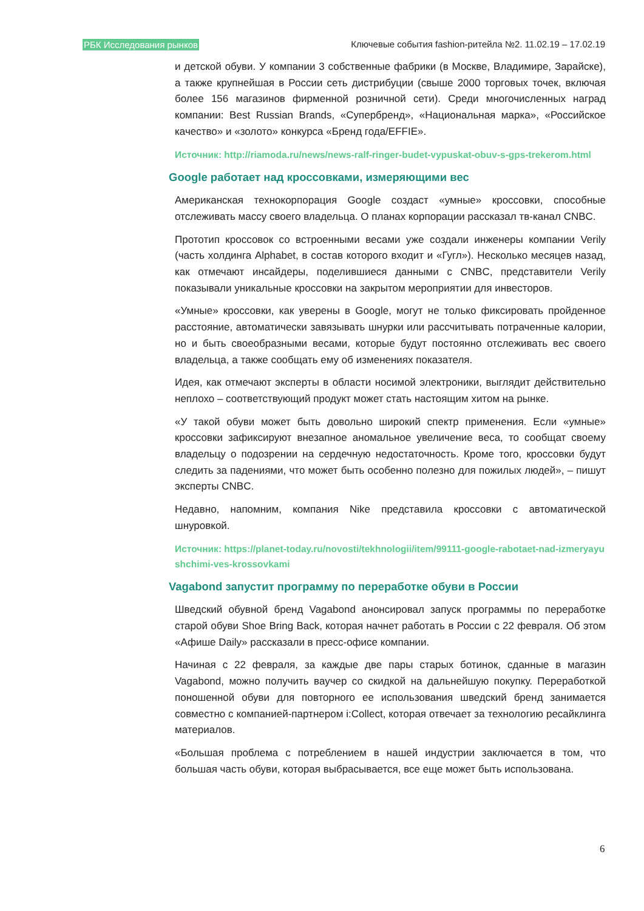РБК Исследования рынков Ключевые события fashion-ритейла №2. 11.02.19 – 17.02.19
и детской обуви. У компании 3 собственные фабрики (в Москве, Владимире, Зарайске), а также крупнейшая в России сеть дистрибуции (свыше 2000 торговых точек, включая более 156 магазинов фирменной розничной сети). Среди многочисленных наград компании: Best Russian Brands, «Супербренд», «Национальная марка», «Российское качество» и «золото» конкурса «Бренд года/EFFIE».
Источник: http://riamoda.ru/news/news-ralf-ringer-budet-vypuskat-obuv-s-gps-trekerom.html
Google работает над кроссовками, измеряющими вес
Американская технокорпорация Google создаст «умные» кроссовки, способные отслеживать массу своего владельца. О планах корпорации рассказал тв-канал CNBC.
Прототип кроссовок со встроенными весами уже создали инженеры компании Verily (часть холдинга Alphabet, в состав которого входит и «Гугл»). Несколько месяцев назад, как отмечают инсайдеры, поделившиеся данными с CNBC, представители Verily показывали уникальные кроссовки на закрытом мероприятии для инвесторов.
«Умные» кроссовки, как уверены в Google, могут не только фиксировать пройденное расстояние, автоматически завязывать шнурки или рассчитывать потраченные калории, но и быть своеобразными весами, которые будут постоянно отслеживать вес своего владельца, а также сообщать ему об изменениях показателя.
Идея, как отмечают эксперты в области носимой электроники, выглядит действительно неплохо – соответствующий продукт может стать настоящим хитом на рынке.
«У такой обуви может быть довольно широкий спектр применения. Если «умные» кроссовки зафиксируют внезапное аномальное увеличение веса, то сообщат своему владельцу о подозрении на сердечную недостаточность. Кроме того, кроссовки будут следить за падениями, что может быть особенно полезно для пожилых людей», – пишут эксперты CNBC.
Недавно, напомним, компания Nike представила кроссовки с автоматической шнуровкой.
Источник: https://planet-today.ru/novosti/tekhnologii/item/99111-google-rabotaet-nad-izmeryayushchimi-ves-krossovkami
Vagabond запустит программу по переработке обуви в России
Шведский обувной бренд Vagabond анонсировал запуск программы по переработке старой обуви Shoe Bring Back, которая начнет работать в России с 22 февраля. Об этом «Афише Daily» рассказали в пресс-офисе компании.
Начиная с 22 февраля, за каждые две пары старых ботинок, сданные в магазин Vagabond, можно получить ваучер со скидкой на дальнейшую покупку. Переработкой поношенной обуви для повторного ее использования шведский бренд занимается совместно с компанией-партнером i:Collect, которая отвечает за технологию ресайклинга материалов.
«Большая проблема с потреблением в нашей индустрии заключается в том, что большая часть обуви, которая выбрасывается, все еще может быть использована.
6